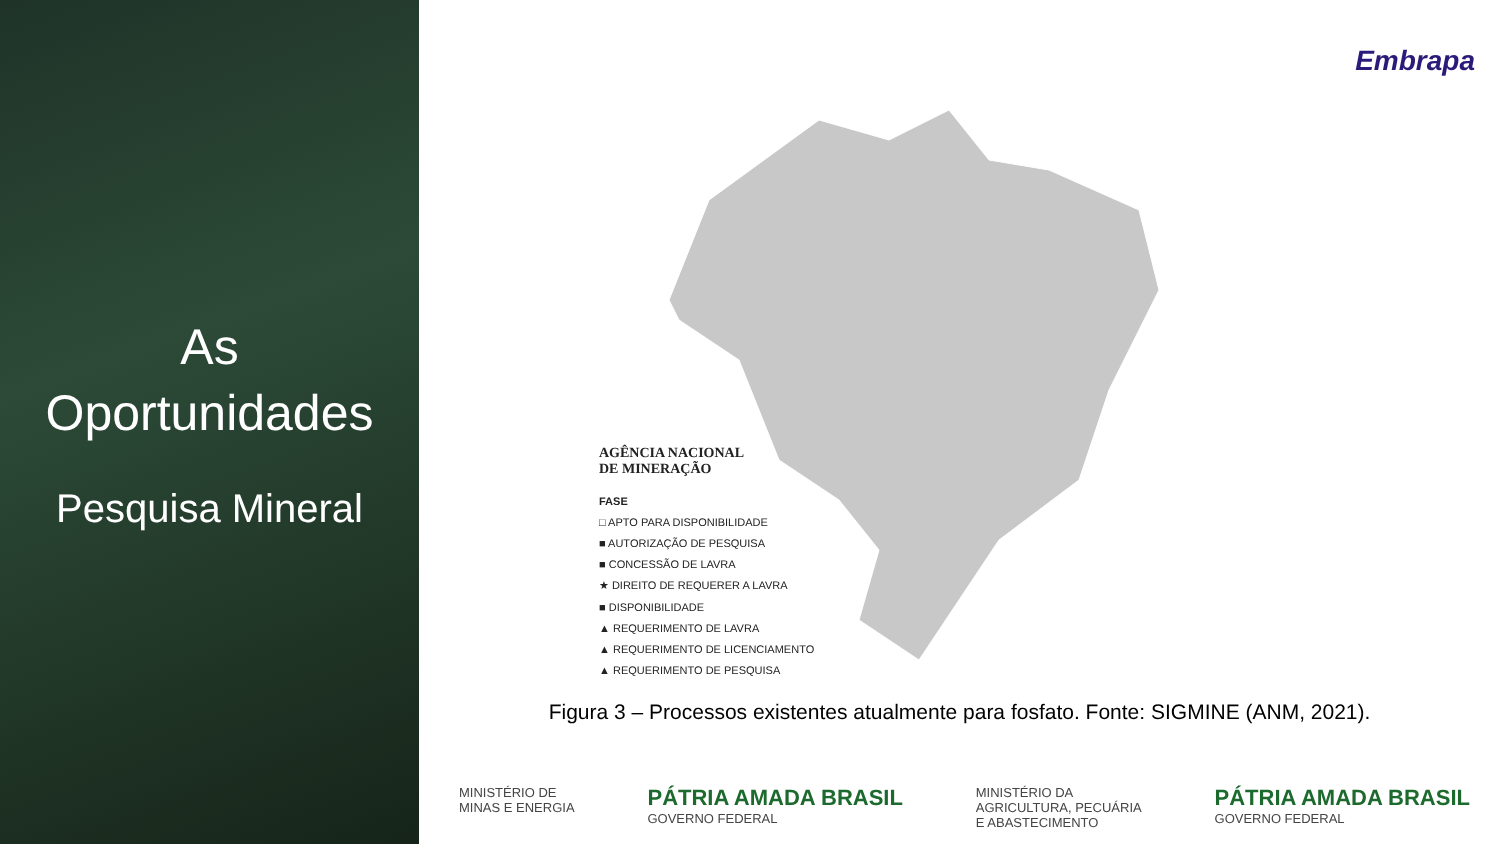As
Oportunidades
Pesquisa Mineral
Embrapa
AGÊNCIA NACIONAL
DE MINERAÇÃO
FASE
□ APTO PARA DISPONIBILIDADE
■ AUTORIZAÇÃO DE PESQUISA
■ CONCESSÃO DE LAVRA
★ DIREITO DE REQUERER A LAVRA
■ DISPONIBILIDADE
▲ REQUERIMENTO DE LAVRA
▲ REQUERIMENTO DE LICENCIAMENTO
▲ REQUERIMENTO DE PESQUISA
Figura 3 – Processos existentes atualmente para fosfato. Fonte: SIGMINE (ANM, 2021).
MINISTÉRIO DE
MINAS E ENERGIA PÁTRIA AMADA BRASIL
GOVERNO FEDERAL MINISTÉRIO DA
AGRICULTURA, PECUÁRIA
E ABASTECIMENTO PÁTRIA AMADA BRASIL
GOVERNO FEDERAL